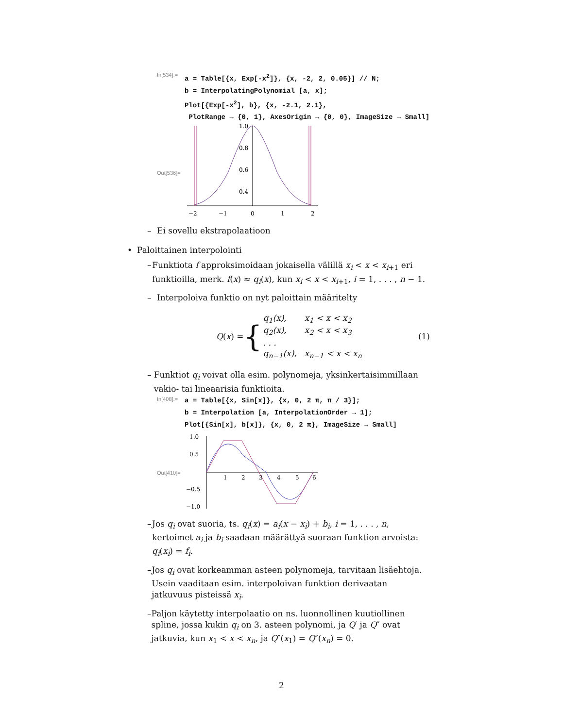In[534]:=
a = Table[{x, Exp[-x<sup>2</sup>]}, {x, -2, 2, 0.05}] // N;
b = InterpolatingPolynomial [a, x];
Plot[{Exp[-x<sup>2</sup>], b}, {x, -2.1, 2.1},
PlotRange → {0, 1}, AxesOrigin → {0, 0}, ImageSize → Small]
Out[536]=
1.0
0.8
0.6
0.4
.
−2
−1
0
1
2
– Ei sovellu ekstrapolaatioon
• Paloittainen interpolointi
– Funktiota f approksimoidaan jokaisella välillä x<sub>i</sub> < x < x<sub>i+1</sub> eri funktioilla, merk. f(x) ≈ q<sub>i</sub>(x), kun x<sub>i</sub> < x < x<sub>i+1</sub>, i = 1, . . . , n − 1.
– Interpoloiva funktio on nyt paloittain määritelty
Q(x) = {
| q<sub>1</sub>(x), | x<sub>1</sub> < x < x<sub>2</sub> |
| q<sub>2</sub>(x), | x<sub>2</sub> < x < x<sub>3</sub> |
| . . . | |
| q<sub>n−1</sub>(x), | x<sub>n−1</sub> < x < x<sub>n</sub> |
(1)
– Funktiot q<sub>i</sub> voivat olla esim. polynomeja, yksinkertaisimmillaan vakio- tai lineaarisia funktioita.
In[408]:=
a = Table[{x, Sin[x]}, {x, 0, 2 π, π / 3}];
b = Interpolation [a, InterpolationOrder → 1];
Plot[{Sin[x], b[x]}, {x, 0, 2 π}, ImageSize → Small]
Out[410]=
1.0
0.5
−0.5
−1.0
1
2
3
4
5
6
– Jos q<sub>i</sub> ovat suoria, ts. q<sub>i</sub>(x) = a<sub>i</sub>(x − x<sub>i</sub>) + b<sub>i</sub>, i = 1, . . . , n, kertoimet a<sub>i</sub> ja b<sub>i</sub> saadaan määrättyä suoraan funktion arvoista: q<sub>i</sub>(x<sub>i</sub>) = f<sub>i</sub>.
– Jos q<sub>i</sub> ovat korkeamman asteen polynomeja, tarvitaan lisäehtoja. Usein vaaditaan esim. interpoloivan funktion derivaatan jatkuvuus pisteissä x<sub>i</sub>.
– Paljon käytetty interpolaatio on ns. luonnollinen kuutiollinen spline, jossa kukin q<sub>i</sub> on 3. asteen polynomi, ja Q′ ja Q″ ovat jatkuvia, kun x<sub>1</sub> < x < x<sub>n</sub>, ja Q″(x<sub>1</sub>) = Q″(x<sub>n</sub>) = 0.
2